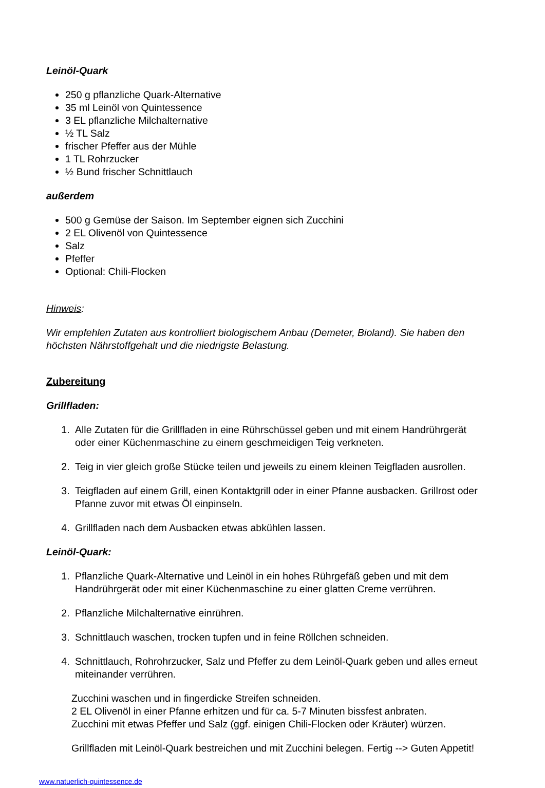Leinöl-Quark
250 g pflanzliche Quark-Alternative
35 ml Leinöl von Quintessence
3 EL pflanzliche Milchalternative
½ TL Salz
frischer Pfeffer aus der Mühle
1 TL Rohrzucker
½ Bund frischer Schnittlauch
außerdem
500 g Gemüse der Saison. Im September eignen sich Zucchini
2 EL Olivenöl von Quintessence
Salz
Pfeffer
Optional: Chili-Flocken
Hinweis:
Wir empfehlen Zutaten aus kontrolliert biologischem Anbau (Demeter, Bioland). Sie haben den höchsten Nährstoffgehalt und die niedrigste Belastung.
Zubereitung
Grillfladen:
1. Alle Zutaten für die Grillfladen in eine Rührschüssel geben und mit einem Handrührgerät oder einer Küchenmaschine zu einem geschmeidigen Teig verkneten.
2. Teig in vier gleich große Stücke teilen und jeweils zu einem kleinen Teigfladen ausrollen.
3. Teigfladen auf einem Grill, einen Kontaktgrill oder in einer Pfanne ausbacken. Grillrost oder Pfanne zuvor mit etwas Öl einpinseln.
4. Grillfladen nach dem Ausbacken etwas abkühlen lassen.
Leinöl-Quark:
1. Pflanzliche Quark-Alternative und Leinöl in ein hohes Rührgefäß geben und mit dem Handrührgerät oder mit einer Küchenmaschine zu einer glatten Creme verrühren.
2. Pflanzliche Milchalternative einrühren.
3. Schnittlauch waschen, trocken tupfen und in feine Röllchen schneiden.
4. Schnittlauch, Rohrohrzucker, Salz und Pfeffer zu dem Leinöl-Quark geben und alles erneut miteinander verrühren.
Zucchini waschen und in fingerdicke Streifen schneiden.
2 EL Olivenöl in einer Pfanne erhitzen und für ca. 5-7 Minuten bissfest anbraten.
Zucchini mit etwas Pfeffer und Salz (ggf. einigen Chili-Flocken oder Kräuter) würzen.
Grillfladen mit Leinöl-Quark bestreichen und mit Zucchini belegen. Fertig --> Guten Appetit!
www.natuerlich-quintessence.de